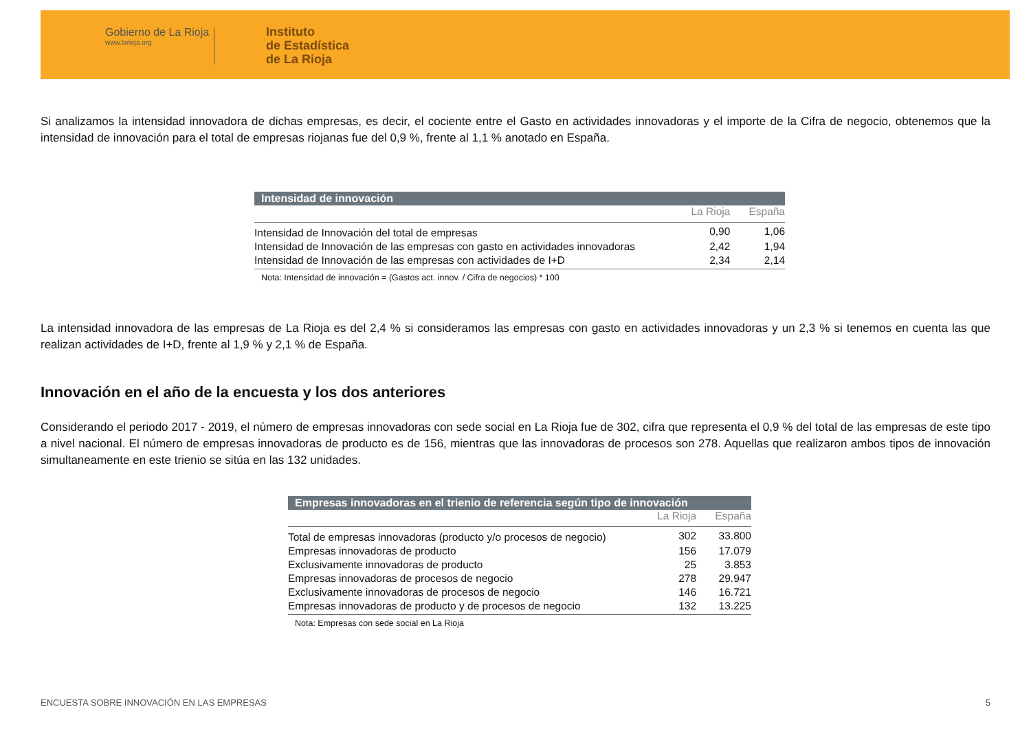Gobierno de La Rioja
www.larioja.org
Instituto
de Estadística
de La Rioja
Si analizamos la intensidad innovadora de dichas empresas, es decir, el cociente entre el Gasto en actividades innovadoras y el importe de la Cifra de negocio, obtenemos que la intensidad de innovación para el total de empresas riojanas fue del 0,9 %, frente al 1,1 % anotado en España.
| Intensidad de innovación | | |
| --- | --- | --- |
| | La Rioja | España |
| Intensidad de Innovación del total de empresas | 0,90 | 1,06 |
| Intensidad de Innovación de las empresas con gasto en actividades innovadoras | 2,42 | 1,94 |
| Intensidad de Innovación de las empresas con actividades de I+D | 2,34 | 2,14 |
| Nota: Intensidad de innovación = (Gastos act. innov. / Cifra de negocios) * 100 | | |
La intensidad innovadora de las empresas de La Rioja es del 2,4 % si consideramos las empresas con gasto en actividades innovadoras y un 2,3 % si tenemos en cuenta las que realizan actividades de I+D, frente al 1,9 % y 2,1 % de España.
Innovación en el año de la encuesta y los dos anteriores
Considerando el periodo 2017 - 2019, el número de empresas innovadoras con sede social en La Rioja fue de 302, cifra que representa el 0,9 % del total de las empresas de este tipo a nivel nacional. El número de empresas innovadoras de producto es de 156, mientras que las innovadoras de procesos son 278. Aquellas que realizaron ambos tipos de innovación simultaneamente en este trienio se sitúa en las 132 unidades.
| Empresas innovadoras en el trienio de referencia según tipo de innovación | | |
| --- | --- | --- |
| | La Rioja | España |
| Total de empresas innovadoras (producto y/o procesos de negocio) | 302 | 33.800 |
| Empresas innovadoras de producto | 156 | 17.079 |
| Exclusivamente innovadoras de producto | 25 | 3.853 |
| Empresas innovadoras de procesos de negocio | 278 | 29.947 |
| Exclusivamente innovadoras de procesos de negocio | 146 | 16.721 |
| Empresas innovadoras de producto y de procesos de negocio | 132 | 13.225 |
| Nota: Empresas con sede social en La Rioja | | |
ENCUESTA SOBRE INNOVACIÓN EN LAS EMPRESAS 5